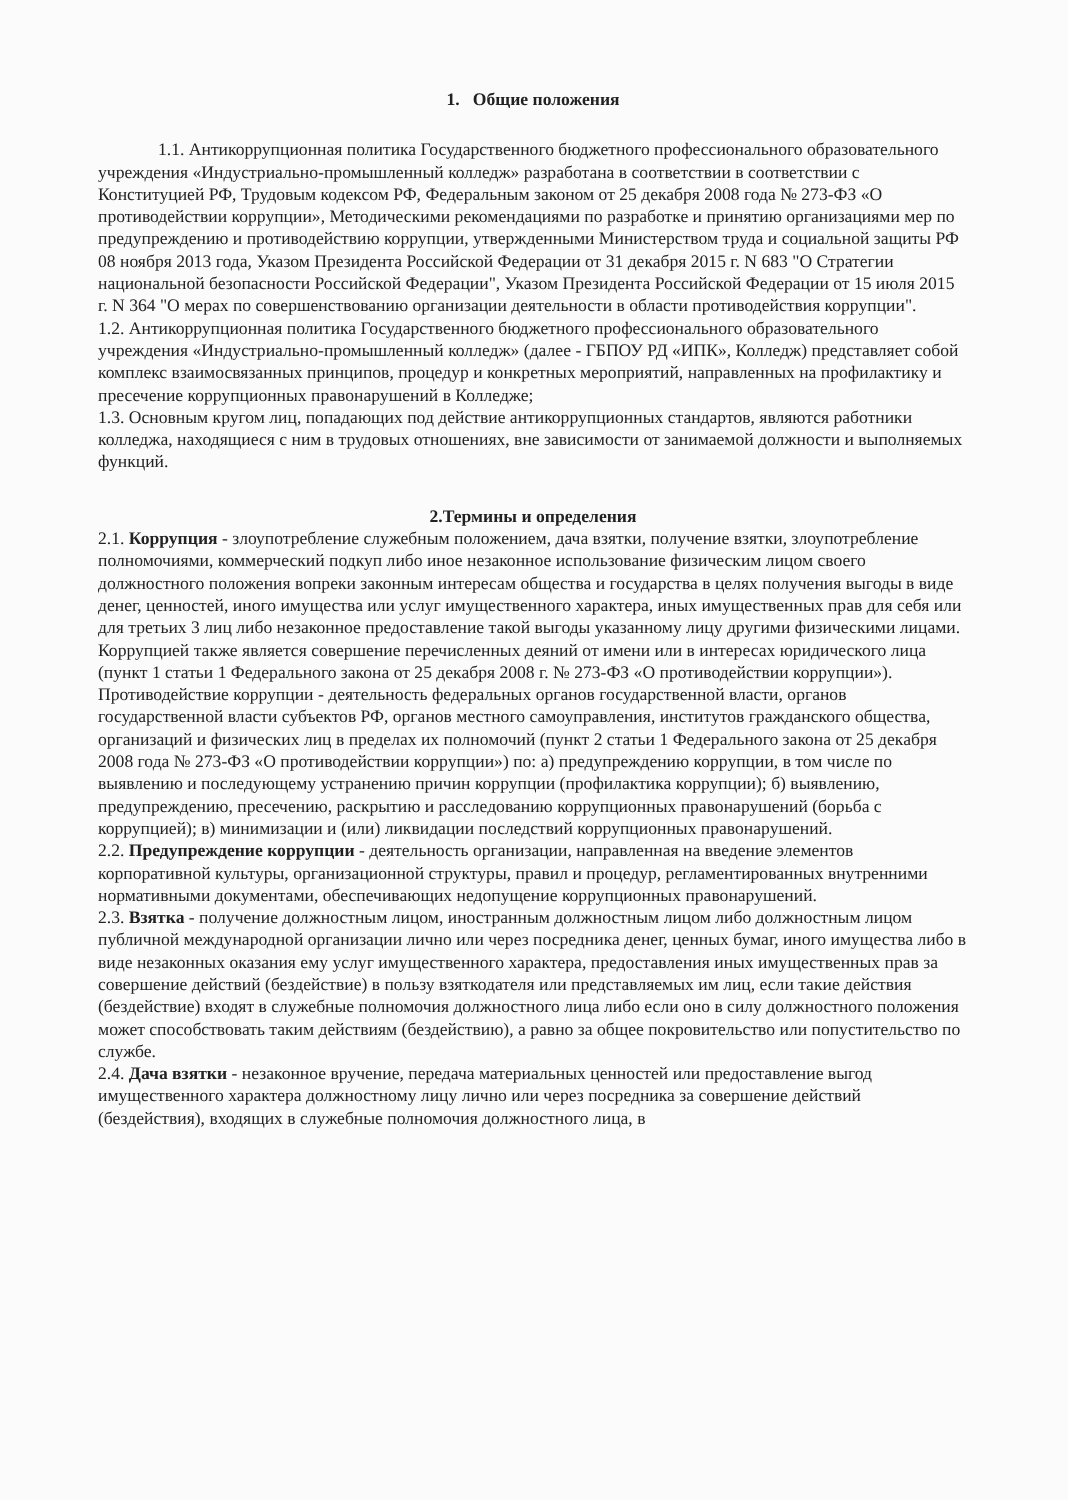1. Общие положения
1.1. Антикоррупционная политика Государственного бюджетного профессионального образовательного учреждения «Индустриально-промышленный колледж» разработана в соответствии в соответствии с Конституцией РФ, Трудовым кодексом РФ, Федеральным законом от 25 декабря 2008 года № 273-ФЗ «О противодействии коррупции», Методическими рекомендациями по разработке и принятию организациями мер по предупреждению и противодействию коррупции, утвержденными Министерством труда и социальной защиты РФ 08 ноября 2013 года, Указом Президента Российской Федерации от 31 декабря 2015 г. N 683 "О Стратегии национальной безопасности Российской Федерации", Указом Президента Российской Федерации от 15 июля 2015 г. N 364 "О мерах по совершенствованию организации деятельности в области противодействия коррупции".
1.2. Антикоррупционная политика Государственного бюджетного профессионального образовательного учреждения «Индустриально-промышленный колледж» (далее - ГБПОУ РД «ИПК», Колледж) представляет собой комплекс взаимосвязанных принципов, процедур и конкретных мероприятий, направленных на профилактику и пресечение коррупционных правонарушений в Колледже;
1.3. Основным кругом лиц, попадающих под действие антикоррупционных стандартов, являются работники колледжа, находящиеся с ним в трудовых отношениях, вне зависимости от занимаемой должности и выполняемых функций.
2.Термины и определения
2.1. Коррупция - злоупотребление служебным положением, дача взятки, получение взятки, злоупотребление полномочиями, коммерческий подкуп либо иное незаконное использование физическим лицом своего должностного положения вопреки законным интересам общества и государства в целях получения выгоды в виде денег, ценностей, иного имущества или услуг имущественного характера, иных имущественных прав для себя или для третьих 3 лиц либо незаконное предоставление такой выгоды указанному лицу другими физическими лицами. Коррупцией также является совершение перечисленных деяний от имени или в интересах юридического лица (пункт 1 статьи 1 Федерального закона от 25 декабря 2008 г. № 273-ФЗ «О противодействии коррупции»). Противодействие коррупции - деятельность федеральных органов государственной власти, органов государственной власти субъектов РФ, органов местного самоуправления, институтов гражданского общества, организаций и физических лиц в пределах их полномочий (пункт 2 статьи 1 Федерального закона от 25 декабря 2008 года № 273-ФЗ «О противодействии коррупции») по: а) предупреждению коррупции, в том числе по выявлению и последующему устранению причин коррупции (профилактика коррупции); б) выявлению, предупреждению, пресечению, раскрытию и расследованию коррупционных правонарушений (борьба с коррупцией); в) минимизации и (или) ликвидации последствий коррупционных правонарушений.
2.2. Предупреждение коррупции - деятельность организации, направленная на введение элементов корпоративной культуры, организационной структуры, правил и процедур, регламентированных внутренними нормативными документами, обеспечивающих недопущение коррупционных правонарушений.
2.3. Взятка - получение должностным лицом, иностранным должностным лицом либо должностным лицом публичной международной организации лично или через посредника денег, ценных бумаг, иного имущества либо в виде незаконных оказания ему услуг имущественного характера, предоставления иных имущественных прав за совершение действий (бездействие) в пользу взяткодателя или представляемых им лиц, если такие действия (бездействие) входят в служебные полномочия должностного лица либо если оно в силу должностного положения может способствовать таким действиям (бездействию), а равно за общее покровительство или попустительство по службе.
2.4. Дача взятки - незаконное вручение, передача материальных ценностей или предоставление выгод имущественного характера должностному лицу лично или через посредника за совершение действий (бездействия), входящих в служебные полномочия должностного лица, в